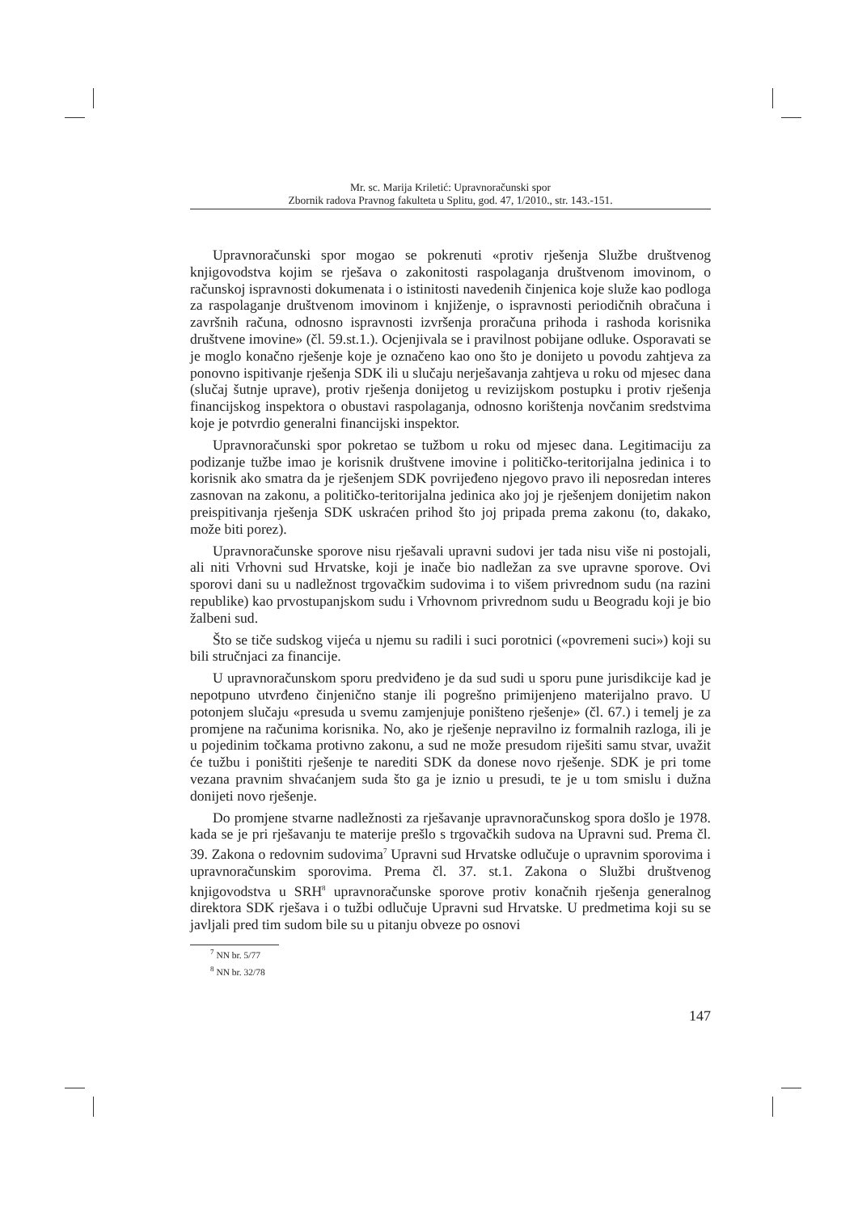Mr. sc. Marija Kriletić: Upravnoračunski spor
Zbornik radova Pravnog fakulteta u Splitu, god. 47, 1/2010., str. 143.-151.
Upravnoračunski spor mogao se pokrenuti «protiv rješenja Službe društvenog knjigovodstva kojim se rješava o zakonitosti raspolaganja društvenom imovinom, o računskoj ispravnosti dokumenata i o istinitosti navedenih činjenica koje služe kao podloga za raspolaganje društvenom imovinom i knjiženje, o ispravnosti periodičnih obračuna i završnih računa, odnosno ispravnosti izvršenja proračuna prihoda i rashoda korisnika društvene imovine» (čl. 59.st.1.). Ocjenjivala se i pravilnost pobijane odluke. Osporavati se je moglo konačno rješenje koje je označeno kao ono što je donijeto u povodu zahtjeva za ponovno ispitivanje rješenja SDK ili u slučaju nerješavanja zahtjeva u roku od mjesec dana (slučaj šutnje uprave), protiv rješenja donijetog u revizijskom postupku i protiv rješenja financijskog inspektora o obustavi raspolaganja, odnosno korištenja novčanim sredstvima koje je potvrdio generalni financijski inspektor.
Upravnoračunski spor pokretao se tužbom u roku od mjesec dana. Legitimaciju za podizanje tužbe imao je korisnik društvene imovine i političko-teritorijalna jedinica i to korisnik ako smatra da je rješenjem SDK povrijeđeno njegovo pravo ili neposredan interes zasnovan na zakonu, a političko-teritorijalna jedinica ako joj je rješenjem donijetim nakon preispitivanja rješenja SDK uskraćen prihod što joj pripada prema zakonu (to, dakako, može biti porez).
Upravnoračunske sporove nisu rješavali upravni sudovi jer tada nisu više ni postojali, ali niti Vrhovni sud Hrvatske, koji je inače bio nadležan za sve upravne sporove. Ovi sporovi dani su u nadležnost trgovačkim sudovima i to višem privrednom sudu (na razini republike) kao prvostupanjskom sudu i Vrhovnom privrednom sudu u Beogradu koji je bio žalbeni sud.
Što se tiče sudskog vijeća u njemu su radili i suci porotnici («povremeni suci») koji su bili stručnjaci za financije.
U upravnoračunskom sporu predviđeno je da sud sudi u sporu pune jurisdikcije kad je nepotpuno utvrđeno činjenično stanje ili pogrešno primijenjeno materijalno pravo. U potonjem slučaju «presuda u svemu zamjenjuje poništeno rješenje» (čl. 67.) i temelj je za promjene na računima korisnika. No, ako je rješenje nepravilno iz formalnih razloga, ili je u pojedinim točkama protivno zakonu, a sud ne može presudom riješiti samu stvar, uvažit će tužbu i poništiti rješenje te narediti SDK da donese novo rješenje. SDK je pri tome vezana pravnim shvaćanjem suda što ga je iznio u presudi, te je u tom smislu i dužna donijeti novo rješenje.
Do promjene stvarne nadležnosti za rješavanje upravnoračunskog spora došlo je 1978. kada se je pri rješavanju te materije prešlo s trgovačkih sudova na Upravni sud. Prema čl. 39. Zakona o redovnim sudovima<sup>7</sup> Upravni sud Hrvatske odlučuje o upravnim sporovima i upravnoračunskim sporovima. Prema čl. 37. st.1. Zakona o Službi društvenog knjigovodstva u SRH<sup>8</sup> upravnoračunske sporove protiv konačnih rješenja generalnog direktora SDK rješava i o tužbi odlučuje Upravni sud Hrvatske. U predmetima koji su se javljali pred tim sudom bile su u pitanju obveze po osnovi
<sup>7</sup> NN br. 5/77
<sup>8</sup> NN br. 32/78
147